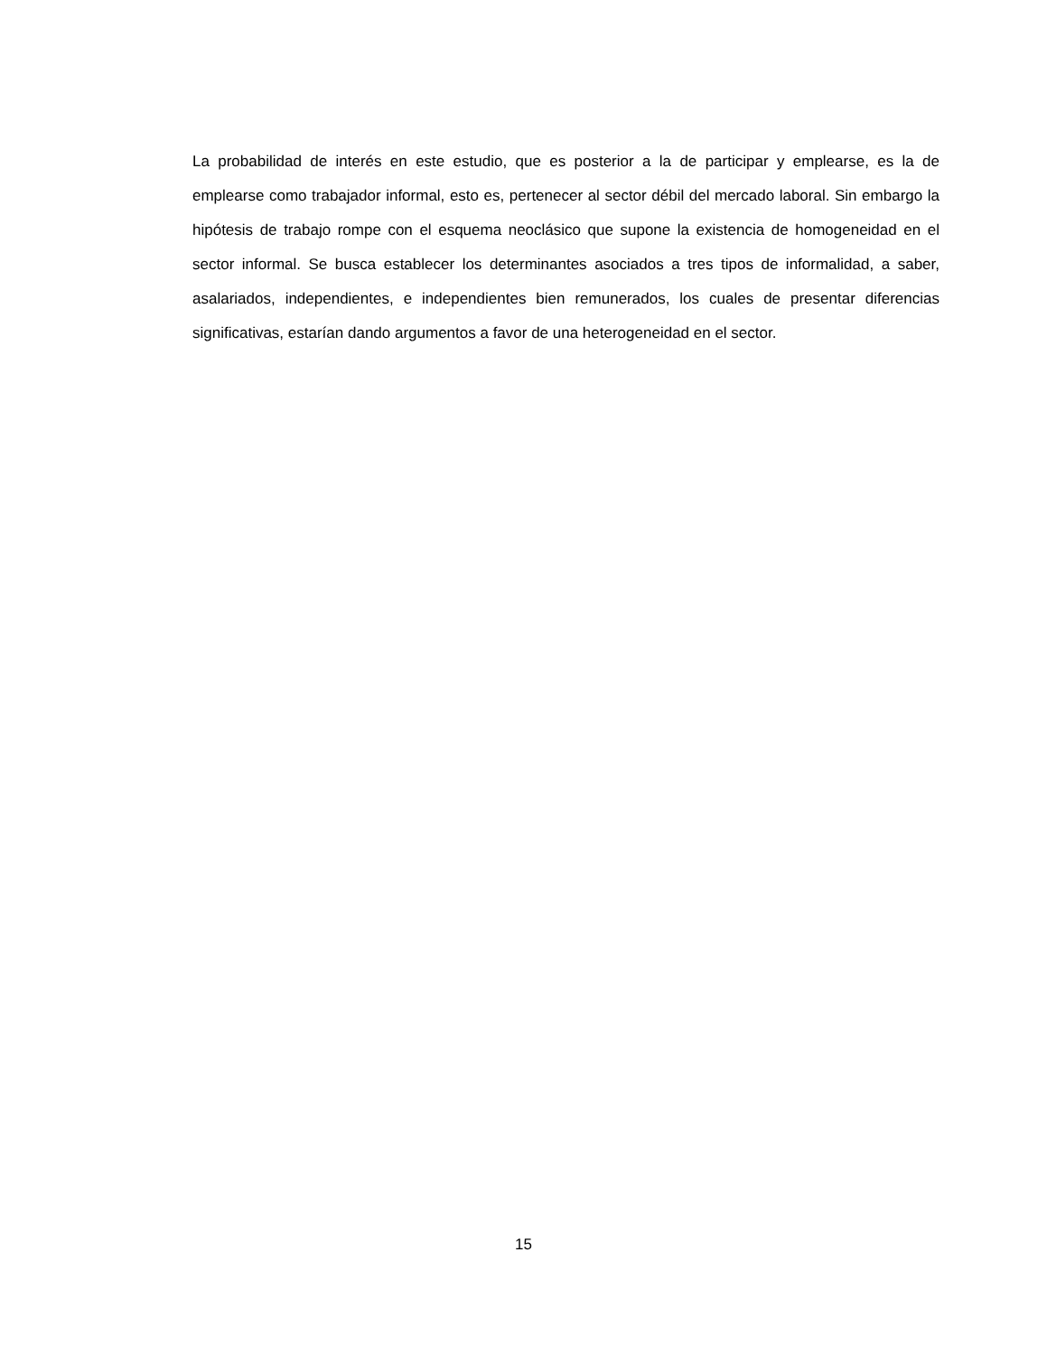La probabilidad de interés en este estudio, que es posterior a la de participar y emplearse, es la de emplearse como trabajador informal, esto es, pertenecer al sector débil del mercado laboral. Sin embargo la hipótesis de trabajo rompe con el esquema neoclásico que supone la existencia de homogeneidad en el sector informal. Se busca establecer los determinantes asociados a tres tipos de informalidad, a saber, asalariados, independientes, e independientes bien remunerados, los cuales de presentar diferencias significativas, estarían dando argumentos a favor de una heterogeneidad en el sector.
15